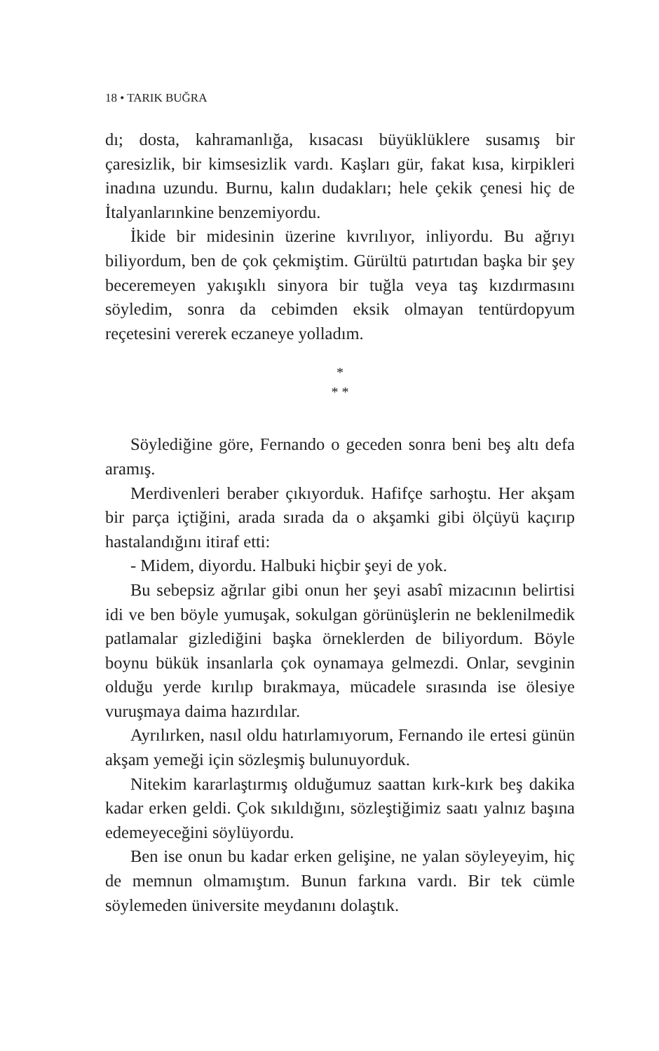18 • TARIK BUĞRA
dı; dosta, kahramanlığa, kısacası büyüklüklere susamış bir çaresizlik, bir kimsesizlik vardı. Kaşları gür, fakat kısa, kirpikleri inadına uzundu. Burnu, kalın dudakları; hele çekik çenesi hiç de İtalyanlarınkine benzemiyordu.
İkide bir midesinin üzerine kıvrılıyor, inliyordu. Bu ağrıyı biliyordum, ben de çok çekmiştim. Gürültü patırtıdan başka bir şey beceremeyen yakışıklı sinyora bir tuğla veya taş kızdırmasını söyledim, sonra da cebimden eksik olmayan tentürdopyum reçetesini vererek eczaneye yolladım.
*
* *
Söylediğine göre, Fernando o geceden sonra beni beş altı defa aramış.
Merdivenleri beraber çıkıyorduk. Hafifçe sarhoştu. Her akşam bir parça içtiğini, arada sırada da o akşamki gibi ölçüyü kaçırıp hastalandığını itiraf etti:
- Midem, diyordu. Halbuki hiçbir şeyi de yok.
Bu sebepsiz ağrılar gibi onun her şeyi asabî mizacının belirtisi idi ve ben böyle yumuşak, sokulgan görünüşlerin ne beklenilmedik patlamalar gizlediğini başka örneklerden de biliyordum. Böyle boynu bükük insanlarla çok oynamaya gelmezdi. Onlar, sevginin olduğu yerde kırılıp bırakmaya, mücadele sırasında ise ölesiye vuruşmaya daima hazırdılar.
Ayrılırken, nasıl oldu hatırlamıyorum, Fernando ile ertesi günün akşam yemeği için sözleşmiş bulunuyorduk.
Nitekim kararlaştırmış olduğumuz saattan kırk-kırk beş dakika kadar erken geldi. Çok sıkıldığını, sözleştiğimiz saatı yalnız başına edemeyeceğini söylüyordu.
Ben ise onun bu kadar erken gelişine, ne yalan söyleyeyim, hiç de memnun olmamıştım. Bunun farkına vardı. Bir tek cümle söylemeden üniversite meydanını dolaştık.